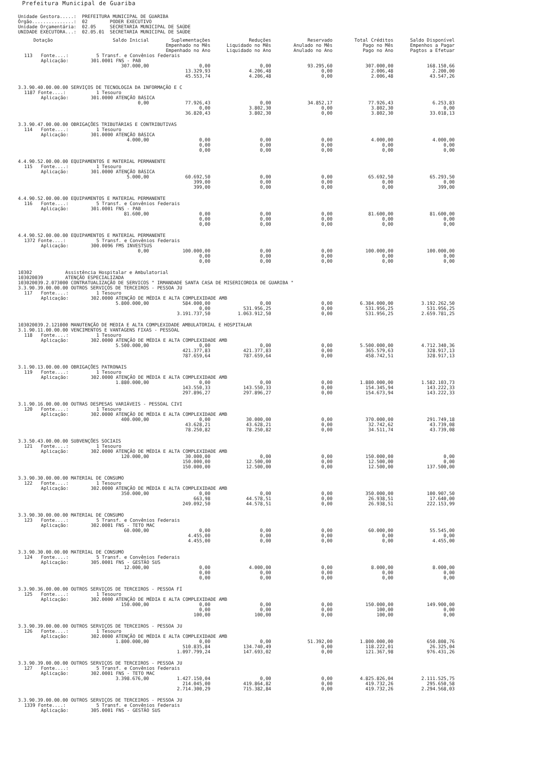Prefeitura Municipal de Guariba
Unidade Gestora.....: PREFEITURA MUNICIPAL DE GUARIBA Órgão...............: 02 PODER EXECUTIVO Unidade Orçamentária: 02.05 SECRETARIA MUNICIPAL DE SAÚDE UNIDADE EXECUTORA...: 02.05.01 SECRETARIA MUNICIPAL DE SAÚDE
| Dotação | Saldo Inicial | Suplementações Empenhado no Mês Empenhado no Ano | Reduções Liquidado no Mês Liquidado no Ano | Reservado Anulado no Mês Anulado no Ano | Total Créditos Pago no Mês Pago no Ano | Saldo Disponível Empenhos a Pagar Pagtos a Efetuar |
| --- | --- | --- | --- | --- | --- | --- |
| 113 Fonte....: | 5 Transf. e Convênios Federais | | | | | |
| Aplicação: | 301.0001 FNS - PAB | | | | | |
| | 307.000,00 | 0,00 | 0,00 | 93.295,60 | 307.000,00 | 168.150,66 |
| | | 13.329,93 | 4.206,48 | 0,00 | 2.006,48 | 2.200,00 |
| | | 45.553,74 | 4.206,48 | 0,00 | 2.006,48 | 43.547,26 |
| 3.3.90.40.00.00.00 SERVIÇOS DE TECNOLOGIA DA INFORMAÇÃO E C | | | | | | |
| 1187 Fonte....: | 1 Tesouro | | | | | |
| Aplicação: | 301.0000 ATENÇÃO BÁSICA | | | | | |
| | 0,00 | 77.926,43 | 0,00 | 34.852,17 | 77.926,43 | 6.253,83 |
| | | 0,00 | 3.802,30 | 0,00 | 3.802,30 | 0,00 |
| | | 36.820,43 | 3.802,30 | 0,00 | 3.802,30 | 33.018,13 |
| 3.3.90.47.00.00.00 OBRIGAÇÕES TRIBUTÁRIAS E CONTRIBUTIVAS | | | | | | |
| 114 Fonte....: | 1 Tesouro | | | | | |
| Aplicação: | 301.0000 ATENÇÃO BÁSICA | | | | | |
| | 4.000,00 | 0,00 | 0,00 | 0,00 | 4.000,00 | 4.000,00 |
| | | 0,00 | 0,00 | 0,00 | 0,00 | 0,00 |
| | | 0,00 | 0,00 | 0,00 | 0,00 | 0,00 |
| 4.4.90.52.00.00.00 EQUIPAMENTOS E MATERIAL PERMANENTE | | | | | | |
| 115 Fonte....: | 1 Tesouro | | | | | |
| Aplicação: | 301.0000 ATENÇÃO BÁSICA | | | | | |
| | 5.000,00 | 60.692,50 | 0,00 | 0,00 | 65.692,50 | 65.293,50 |
| | | 399,00 | 0,00 | 0,00 | 0,00 | 0,00 |
| | | 399,00 | 0,00 | 0,00 | 0,00 | 399,00 |
| 4.4.90.52.00.00.00 EQUIPAMENTOS E MATERIAL PERMANENTE | | | | | | |
| 116 Fonte....: | 5 Transf. e Convênios Federais | | | | | |
| Aplicação: | 301.0001 FNS - PAB | | | | | |
| | 81.600,00 | 0,00 | 0,00 | 0,00 | 81.600,00 | 81.600,00 |
| | | 0,00 | 0,00 | 0,00 | 0,00 | 0,00 |
| | | 0,00 | 0,00 | 0,00 | 0,00 | 0,00 |
| 4.4.90.52.00.00.00 EQUIPAMENTOS E MATERIAL PERMANENTE | | | | | | |
| 1372 Fonte....: | 5 Transf. e Convênios Federais | | | | | |
| Aplicação: | 300.0096 FMS INVESTSUS | | | | | |
| | 0,00 | 100.000,00 | 0,00 | 0,00 | 100.000,00 | 100.000,00 |
| | | 0,00 | 0,00 | 0,00 | 0,00 | 0,00 |
| | | 0,00 | 0,00 | 0,00 | 0,00 | 0,00 |
| 10302 Assistência Hospitalar e Ambulatorial | | | | | | |
| 103020039 ATENÇÃO ESPECIALIZADA | | | | | | |
| 103020039.2.073000 CONTRATUALIZAÇÃO DE SERVICOS " IRMANDADE SANTA CASA DE MISERICORDIA DE GUARIBA " | | | | | | |
| 3.3.90.39.00.00.00 OUTROS SERVIÇOS DE TERCEIROS - PESSOA JU | | | | | | |
| 117 Fonte....: | 1 Tesouro | | | | | |
| Aplicação: | 302.0000 ATENÇÃO DE MÉDIA E ALTA COMPLEXIDADE AMB | | | | | |
| | 5.800.000,00 | 584.000,00 | 0,00 | 0,00 | 6.384.000,00 | 3.192.262,50 |
| | | 0,00 | 531.956,25 | 0,00 | 531.956,25 | 531.956,25 |
| | | 3.191.737,50 | 1.063.912,50 | 0,00 | 531.956,25 | 2.659.781,25 |
| 103020039.2.121000 MANUTENÇÃO DE MEDIA E ALTA COMPLEXIDADE AMBULATORIAL E HOSPITALAR | | | | | | |
| 3.1.90.11.00.00.00 VENCIMENTOS E VANTAGENS FIXAS - PESSOAL | | | | | | |
| 118 Fonte....: | 1 Tesouro | | | | | |
| Aplicação: | 302.0000 ATENÇÃO DE MÉDIA E ALTA COMPLEXIDADE AMB | | | | | |
| | 5.500.000,00 | 0,00 | 0,00 | 0,00 | 5.500.000,00 | 4.712.340,36 |
| | | 421.377,83 | 421.377,83 | 0,00 | 365.579,63 | 328.917,13 |
| | | 787.659,64 | 787.659,64 | 0,00 | 458.742,51 | 328.917,13 |
| 3.1.90.13.00.00.00 OBRIGAÇÕES PATRONAIS | | | | | | |
| 119 Fonte....: | 1 Tesouro | | | | | |
| Aplicação: | 302.0000 ATENÇÃO DE MÉDIA E ALTA COMPLEXIDADE AMB | | | | | |
| | 1.880.000,00 | 0,00 | 0,00 | 0,00 | 1.880.000,00 | 1.582.103,73 |
| | | 143.550,33 | 143.550,33 | 0,00 | 154.345,94 | 143.222,33 |
| | | 297.896,27 | 297.896,27 | 0,00 | 154.673,94 | 143.222,33 |
| 3.1.90.16.00.00.00 OUTRAS DESPESAS VARIÁVEIS - PESSOAL CIVI | | | | | | |
| 120 Fonte....: | 1 Tesouro | | | | | |
| Aplicação: | 302.0000 ATENÇÃO DE MÉDIA E ALTA COMPLEXIDADE AMB | | | | | |
| | 400.000,00 | 0,00 | 30.000,00 | 0,00 | 370.000,00 | 291.749,18 |
| | | 43.628,21 | 43.628,21 | 0,00 | 32.742,62 | 43.739,08 |
| | | 78.250,82 | 78.250,82 | 0,00 | 34.511,74 | 43.739,08 |
| 3.3.50.43.00.00.00 SUBVENÇÕES SOCIAIS | | | | | | |
| 121 Fonte....: | 1 Tesouro | | | | | |
| Aplicação: | 302.0000 ATENÇÃO DE MÉDIA E ALTA COMPLEXIDADE AMB | | | | | |
| | 120.000,00 | 30.000,00 | 0,00 | 0,00 | 150.000,00 | 0,00 |
| | | 150.000,00 | 12.500,00 | 0,00 | 12.500,00 | 0,00 |
| | | 150.000,00 | 12.500,00 | 0,00 | 12.500,00 | 137.500,00 |
| 3.3.90.30.00.00.00 MATERIAL DE CONSUMO | | | | | | |
| 122 Fonte....: | 1 Tesouro | | | | | |
| Aplicação: | 302.0000 ATENÇÃO DE MÉDIA E ALTA COMPLEXIDADE AMB | | | | | |
| | 350.000,00 | 0,00 | 0,00 | 0,00 | 350.000,00 | 100.907,50 |
| | | 663,98 | 44.578,51 | 0,00 | 26.938,51 | 17.640,00 |
| | | 249.092,50 | 44.578,51 | 0,00 | 26.938,51 | 222.153,99 |
| 3.3.90.30.00.00.00 MATERIAL DE CONSUMO | | | | | | |
| 123 Fonte....: | 5 Transf. e Convênios Federais | | | | | |
| Aplicação: | 302.0001 FNS - TETO MAC | | | | | |
| | 60.000,00 | 0,00 | 0,00 | 0,00 | 60.000,00 | 55.545,00 |
| | | 4.455,00 | 0,00 | 0,00 | 0,00 | 0,00 |
| | | 4.455,00 | 0,00 | 0,00 | 0,00 | 4.455,00 |
| 3.3.90.30.00.00.00 MATERIAL DE CONSUMO | | | | | | |
| 124 Fonte....: | 5 Transf. e Convênios Federais | | | | | |
| Aplicação: | 305.0001 FNS - GESTÃO SUS | | | | | |
| | 12.000,00 | 0,00 | 4.000,00 | 0,00 | 8.000,00 | 8.000,00 |
| | | 0,00 | 0,00 | 0,00 | 0,00 | 0,00 |
| | | 0,00 | 0,00 | 0,00 | 0,00 | 0,00 |
| 3.3.90.36.00.00.00 OUTROS SERVIÇOS DE TERCEIROS - PESSOA FÍ | | | | | | |
| 125 Fonte....: | 1 Tesouro | | | | | |
| Aplicação: | 302.0000 ATENÇÃO DE MÉDIA E ALTA COMPLEXIDADE AMB | | | | | |
| | 150.000,00 | 0,00 | 0,00 | 0,00 | 150.000,00 | 149.900,00 |
| | | 0,00 | 0,00 | 0,00 | 100,00 | 0,00 |
| | | 100,00 | 100,00 | 0,00 | 100,00 | 0,00 |
| 3.3.90.39.00.00.00 OUTROS SERVIÇOS DE TERCEIROS - PESSOA JU | | | | | | |
| 126 Fonte....: | 1 Tesouro | | | | | |
| Aplicação: | 302.0000 ATENÇÃO DE MÉDIA E ALTA COMPLEXIDADE AMB | | | | | |
| | 1.800.000,00 | 0,00 | 0,00 | 51.392,00 | 1.800.000,00 | 650.808,76 |
| | | 510.835,84 | 134.740,49 | 0,00 | 118.222,01 | 26.325,04 |
| | | 1.097.799,24 | 147.693,02 | 0,00 | 121.367,98 | 976.431,26 |
| 3.3.90.39.00.00.00 OUTROS SERVIÇOS DE TERCEIROS - PESSOA JU | | | | | | |
| 127 Fonte....: | 5 Transf. e Convênios Federais | | | | | |
| Aplicação: | 302.0001 FNS - TETO MAC | | | | | |
| | 3.398.676,00 | 1.427.150,04 | 0,00 | 0,00 | 4.825.826,04 | 2.111.525,75 |
| | | 214.045,00 | 419.864,82 | 0,00 | 419.732,26 | 295.650,58 |
| | | 2.714.300,29 | 715.382,84 | 0,00 | 419.732,26 | 2.294.568,03 |
| 3.3.90.39.00.00.00 OUTROS SERVIÇOS DE TERCEIROS - PESSOA JU | | | | | | |
| 1339 Fonte....: | 5 Transf. e Convênios Federais | | | | | |
| Aplicação: | 305.0001 FNS - GESTÃO SUS | | | | | |